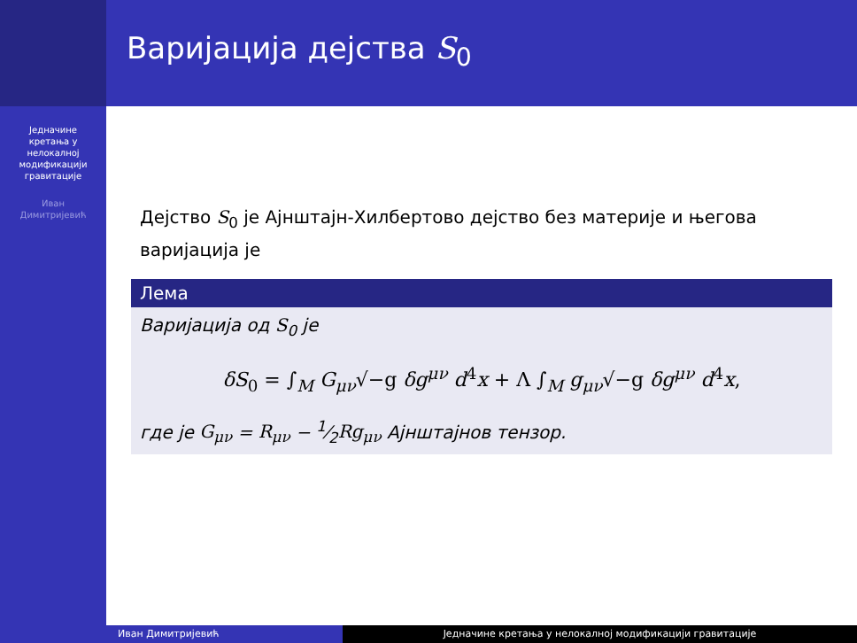Једначине
кретања у
нелокалној
модификацији
гравитације
Иван
Димитријевић
Варијација дејства S<sub>0</sub>
Дејство S<sub>0</sub> је Ајнштајн-Хилбертово дејство без материје и његова варијација је
Лема
Варијација од S<sub>0</sub> је
δS<sub>0</sub> = ∫<sub>M</sub> G<sub>μν</sub>√−g δg<sup>μν</sup> d<sup>4</sup>x + Λ ∫<sub>M</sub> g<sub>μν</sub>√−g δg<sup>μν</sup> d<sup>4</sup>x,
где је G<sub>μν</sub> = R<sub>μν</sub> − 1⁄2Rg<sub>μν</sub> Ајнштајнов тензор.
Иван Димитријевић Једначине кретања у нелокалној модификацији гравитације